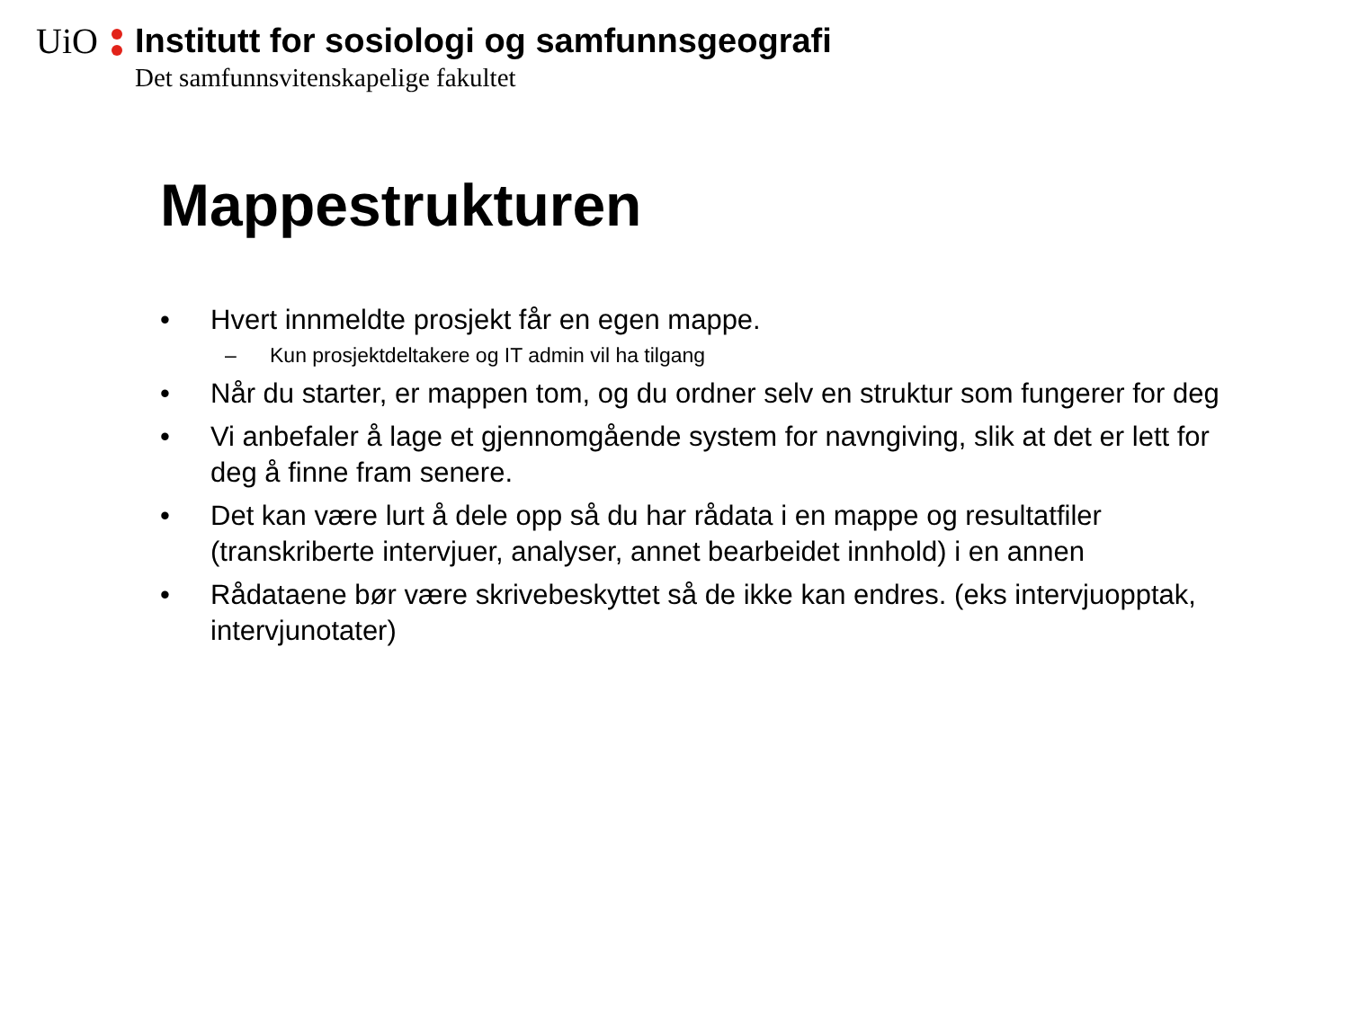UiO
Institutt for sosiologi og samfunnsgeografi
Det samfunnsvitenskapelige fakultet
Mappestrukturen
• Hvert innmeldte prosjekt får en egen mappe.
– Kun prosjektdeltakere og IT admin vil ha tilgang
• Når du starter, er mappen tom, og du ordner selv en struktur som fungerer for deg
• Vi anbefaler å lage et gjennomgående system for navngiving, slik at det er lett for deg å finne fram senere.
• Det kan være lurt å dele opp så du har rådata i en mappe og resultatfiler (transkriberte intervjuer, analyser, annet bearbeidet innhold) i en annen
• Rådataene bør være skrivebeskyttet så de ikke kan endres. (eks intervjuopptak, intervjunotater)